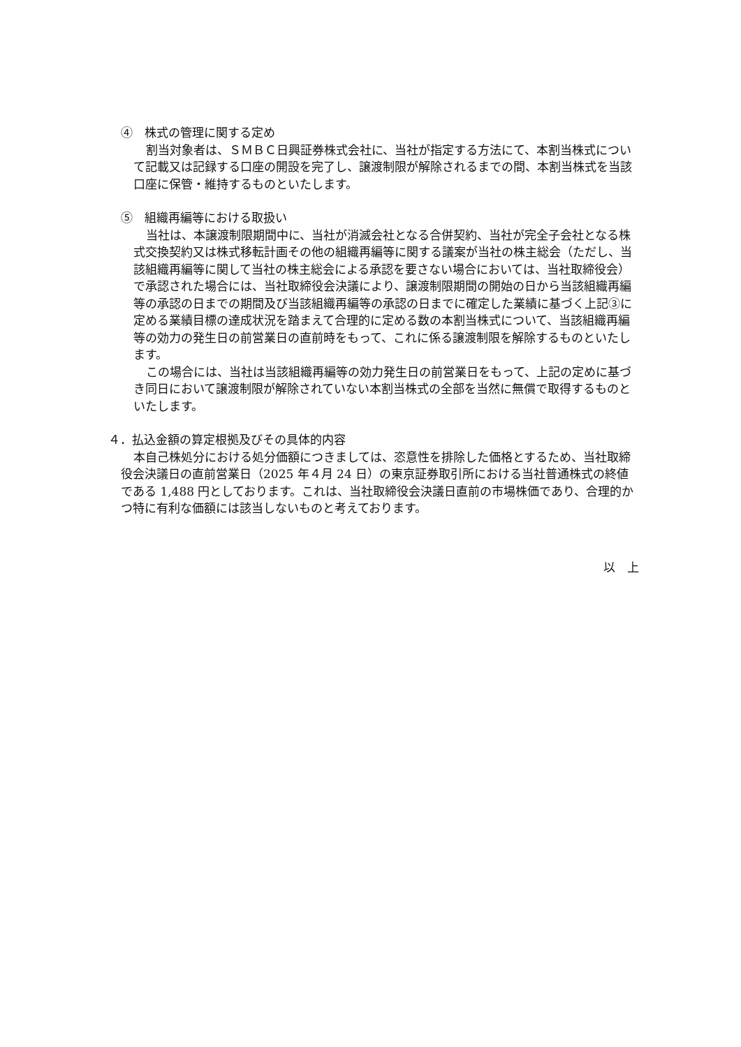④　株式の管理に関する定め
割当対象者は、ＳＭＢＣ日興証券株式会社に、当社が指定する方法にて、本割当株式について記載又は記録する口座の開設を完了し、譲渡制限が解除されるまでの間、本割当株式を当該口座に保管・維持するものといたします。
⑤　組織再編等における取扱い
当社は、本譲渡制限期間中に、当社が消滅会社となる合併契約、当社が完全子会社となる株式交換契約又は株式移転計画その他の組織再編等に関する議案が当社の株主総会（ただし、当該組織再編等に関して当社の株主総会による承認を要さない場合においては、当社取締役会）で承認された場合には、当社取締役会決議により、譲渡制限期間の開始の日から当該組織再編等の承認の日までの期間及び当該組織再編等の承認の日までに確定した業績に基づく上記③に定める業績目標の達成状況を踏まえて合理的に定める数の本割当株式について、当該組織再編等の効力の発生日の前営業日の直前時をもって、これに係る譲渡制限を解除するものといたします。
この場合には、当社は当該組織再編等の効力発生日の前営業日をもって、上記の定めに基づき同日において譲渡制限が解除されていない本割当株式の全部を当然に無償で取得するものといたします。
４．払込金額の算定根拠及びその具体的内容
本自己株処分における処分価額につきましては、恣意性を排除した価格とするため、当社取締役会決議日の直前営業日（2025 年４月 24 日）の東京証券取引所における当社普通株式の終値である 1,488 円としております。これは、当社取締役会決議日直前の市場株価であり、合理的かつ特に有利な価額には該当しないものと考えております。
以　上